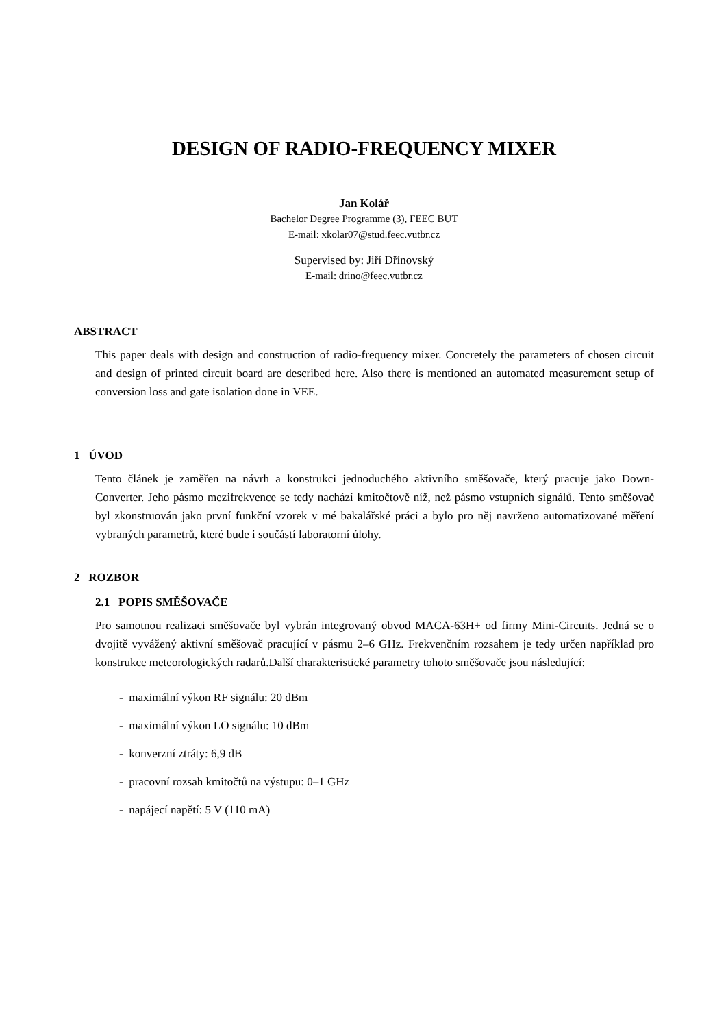DESIGN OF RADIO-FREQUENCY MIXER
Jan Kolář
Bachelor Degree Programme (3), FEEC BUT
E-mail: xkolar07@stud.feec.vutbr.cz
Supervised by: Jiří Dřínovský
E-mail: drino@feec.vutbr.cz
ABSTRACT
This paper deals with design and construction of radio-frequency mixer. Concretely the parameters of chosen circuit and design of printed circuit board are described here. Also there is mentioned an automated measurement setup of conversion loss and gate isolation done in VEE.
1 ÚVOD
Tento článek je zaměřen na návrh a konstrukci jednoduchého aktivního směšovače, který pracuje jako Down-Converter. Jeho pásmo mezifrekvence se tedy nachází kmitočtově níž, než pásmo vstupních signálů. Tento směšovač byl zkonstruován jako první funkční vzorek v mé bakalářské práci a bylo pro něj navrženo automatizované měření vybraných parametrů, které bude i součástí laboratorní úlohy.
2 ROZBOR
2.1 POPIS SMĚŠOVAČE
Pro samotnou realizaci směšovače byl vybrán integrovaný obvod MACA-63H+ od firmy Mini-Circuits. Jedná se o dvojitě vyvážený aktivní směšovač pracující v pásmu 2–6 GHz. Frekvenčním rozsahem je tedy určen například pro konstrukce meteorologických radarů.Další charakteristické parametry tohoto směšovače jsou následující:
- maximální výkon RF signálu: 20 dBm
- maximální výkon LO signálu: 10 dBm
- konverzní ztráty: 6,9 dB
- pracovní rozsah kmitočtů na výstupu: 0–1 GHz
- napájecí napětí: 5 V (110 mA)